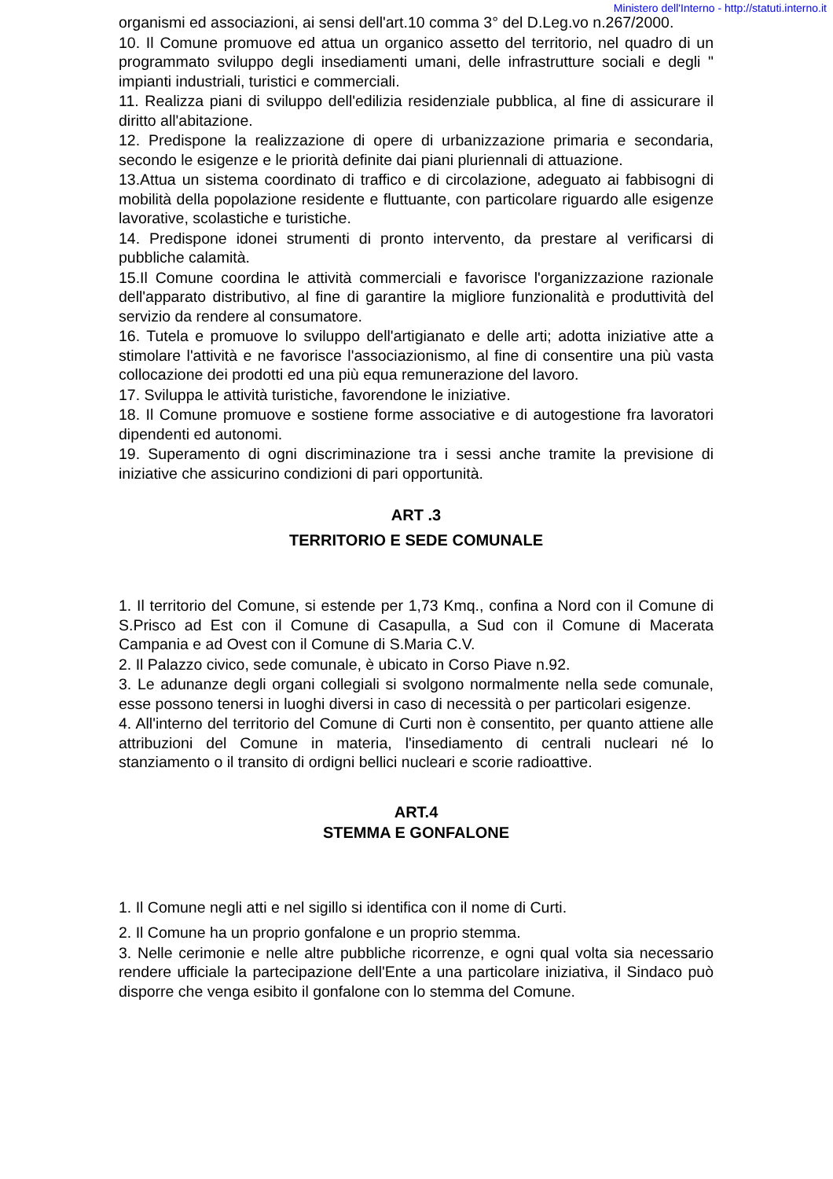Ministero dell'Interno - http://statuti.interno.it
organismi ed associazioni, ai sensi dell'art.10 comma 3° del D.Leg.vo n.267/2000.
10. Il Comune promuove ed attua un organico assetto del territorio, nel quadro di un programmato sviluppo degli insediamenti umani, delle infrastrutture sociali e degli " impianti industriali, turistici e commerciali.
11. Realizza piani di sviluppo dell'edilizia residenziale pubblica, al fine di assicurare il diritto all'abitazione.
12. Predispone la realizzazione di opere di urbanizzazione primaria e secondaria, secondo le esigenze e le priorità definite dai piani pluriennali di attuazione.
13.Attua un sistema coordinato di traffico e di circolazione, adeguato ai fabbisogni di mobilità della popolazione residente e fluttuante, con particolare riguardo alle esigenze lavorative, scolastiche e turistiche.
14. Predispone idonei strumenti di pronto intervento, da prestare al verificarsi di pubbliche calamità.
15.Il Comune coordina le attività commerciali e favorisce l'organizzazione razionale dell'apparato distributivo, al fine di garantire la migliore funzionalità e produttività del servizio da rendere al consumatore.
16. Tutela e promuove lo sviluppo dell'artigianato e delle arti; adotta iniziative atte a stimolare l'attività e ne favorisce l'associazionismo, al fine di consentire una più vasta collocazione dei prodotti ed una più equa remunerazione del lavoro.
17. Sviluppa le attività turistiche, favorendone le iniziative.
18. Il Comune promuove e sostiene forme associative e di autogestione fra lavoratori dipendenti ed autonomi.
19. Superamento di ogni discriminazione tra i sessi anche tramite la previsione di iniziative che assicurino condizioni di pari opportunità.
ART .3
TERRITORIO E SEDE COMUNALE
1. Il territorio del Comune, si estende per 1,73 Kmq., confina a Nord con il Comune di S.Prisco ad Est con il Comune di Casapulla, a Sud con il Comune di Macerata Campania e ad Ovest con il Comune di S.Maria C.V.
2. Il Palazzo civico, sede comunale, è ubicato in Corso Piave n.92.
3. Le adunanze degli organi collegiali si svolgono normalmente nella sede comunale, esse possono tenersi in luoghi diversi in caso di necessità o per particolari esigenze.
4. All'interno del territorio del Comune di Curti non è consentito, per quanto attiene alle attribuzioni del Comune in materia, l'insediamento di centrali nucleari né lo stanziamento o il transito di ordigni bellici nucleari e scorie radioattive.
ART.4
STEMMA E GONFALONE
1. Il Comune negli atti e nel sigillo si identifica con il nome di Curti.
2. Il Comune ha un proprio gonfalone e un proprio stemma.
3. Nelle cerimonie e nelle altre pubbliche ricorrenze, e ogni qual volta sia necessario rendere ufficiale la partecipazione dell'Ente a una particolare iniziativa, il Sindaco può disporre che venga esibito il gonfalone con lo stemma del Comune.